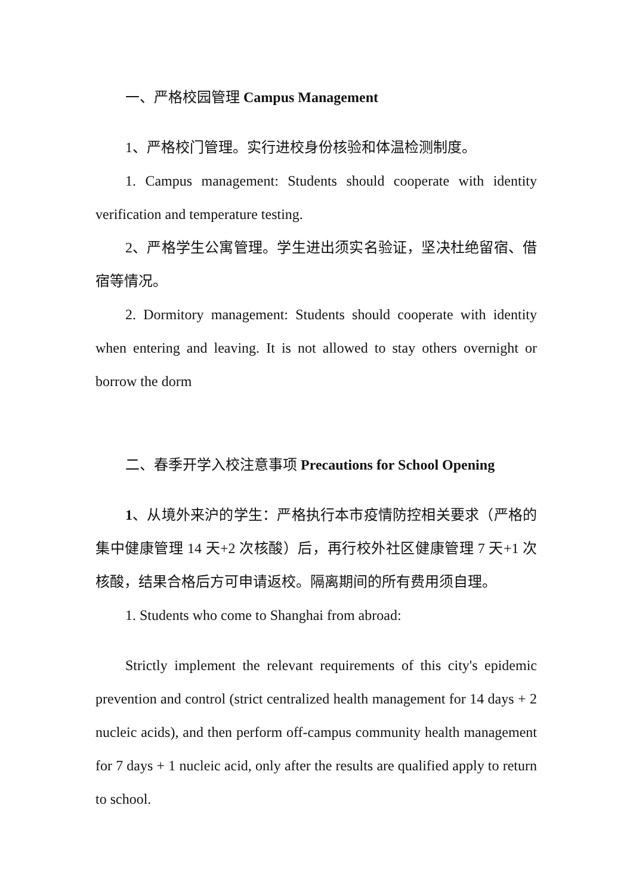一、严格校园管理 Campus Management
1、严格校门管理。实行进校身份核验和体温检测制度。
1. Campus management: Students should cooperate with identity verification and temperature testing.
2、严格学生公寓管理。学生进出须实名验证，坚决杜绝留宿、借宿等情况。
2. Dormitory management: Students should cooperate with identity when entering and leaving. It is not allowed to stay others overnight or borrow the dorm
二、春季开学入校注意事项 Precautions for School Opening
1、从境外来沪的学生：严格执行本市疫情防控相关要求（严格的集中健康管理 14 天+2 次核酸）后，再行校外社区健康管理 7 天+1 次核酸，结果合格后方可申请返校。隔离期间的所有费用须自理。
1. Students who come to Shanghai from abroad:
Strictly implement the relevant requirements of this city's epidemic prevention and control (strict centralized health management for 14 days + 2 nucleic acids), and then perform off-campus community health management for 7 days + 1 nucleic acid, only after the results are qualified apply to return to school.